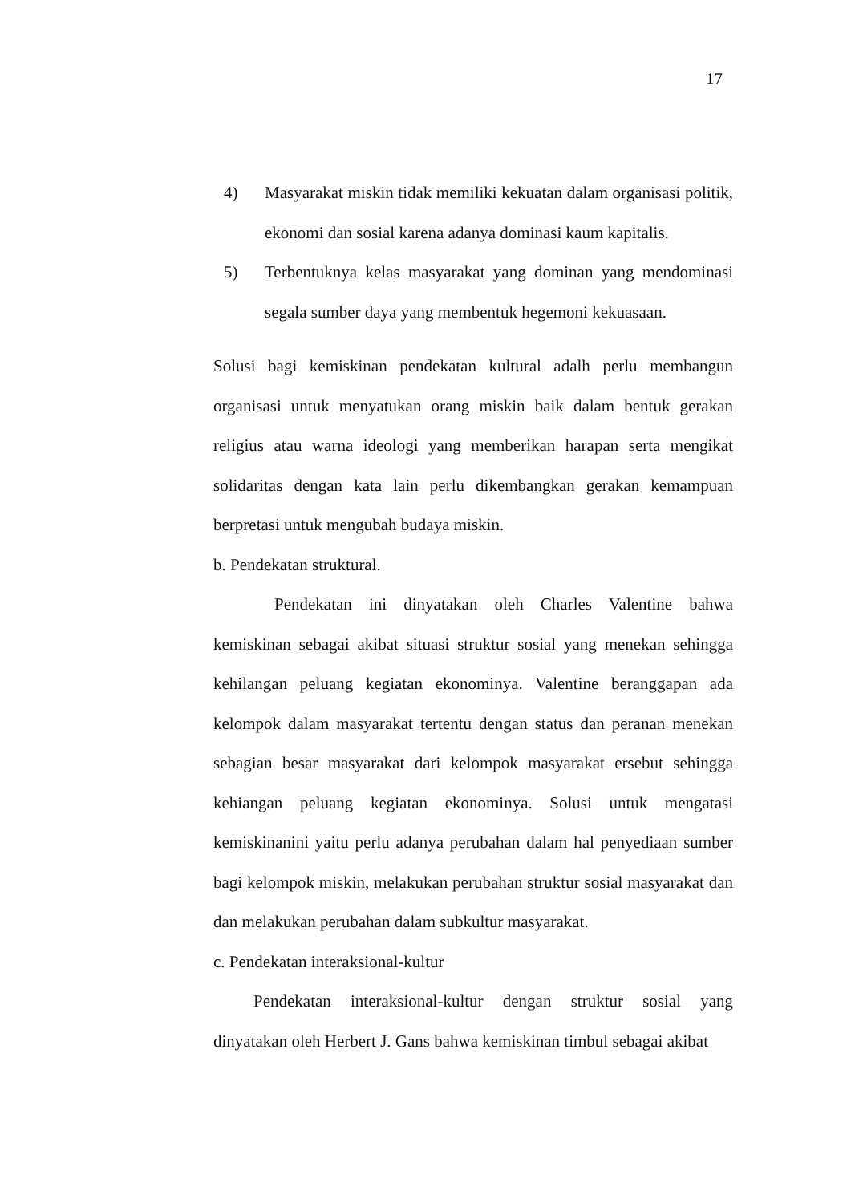17
4) Masyarakat miskin tidak memiliki kekuatan dalam organisasi politik, ekonomi dan sosial karena adanya dominasi kaum kapitalis.
5) Terbentuknya kelas masyarakat yang dominan yang mendominasi segala sumber daya yang membentuk hegemoni kekuasaan.
Solusi bagi kemiskinan pendekatan kultural adalh perlu membangun organisasi untuk menyatukan orang miskin baik dalam bentuk gerakan religius atau warna ideologi yang memberikan harapan serta mengikat solidaritas dengan kata lain perlu dikembangkan gerakan kemampuan berpretasi untuk mengubah budaya miskin.
b. Pendekatan struktural.
Pendekatan ini dinyatakan oleh Charles Valentine bahwa kemiskinan sebagai akibat situasi struktur sosial yang menekan sehingga kehilangan peluang kegiatan ekonominya. Valentine beranggapan ada kelompok dalam masyarakat tertentu dengan status dan peranan menekan sebagian besar masyarakat dari kelompok masyarakat ersebut sehingga kehiangan peluang kegiatan ekonominya. Solusi untuk mengatasi kemiskinanini yaitu perlu adanya perubahan dalam hal penyediaan sumber bagi kelompok miskin, melakukan perubahan struktur sosial masyarakat dan dan melakukan perubahan dalam subkultur masyarakat.
c. Pendekatan interaksional-kultur
Pendekatan interaksional-kultur dengan struktur sosial yang dinyatakan oleh Herbert J. Gans bahwa kemiskinan timbul sebagai akibat